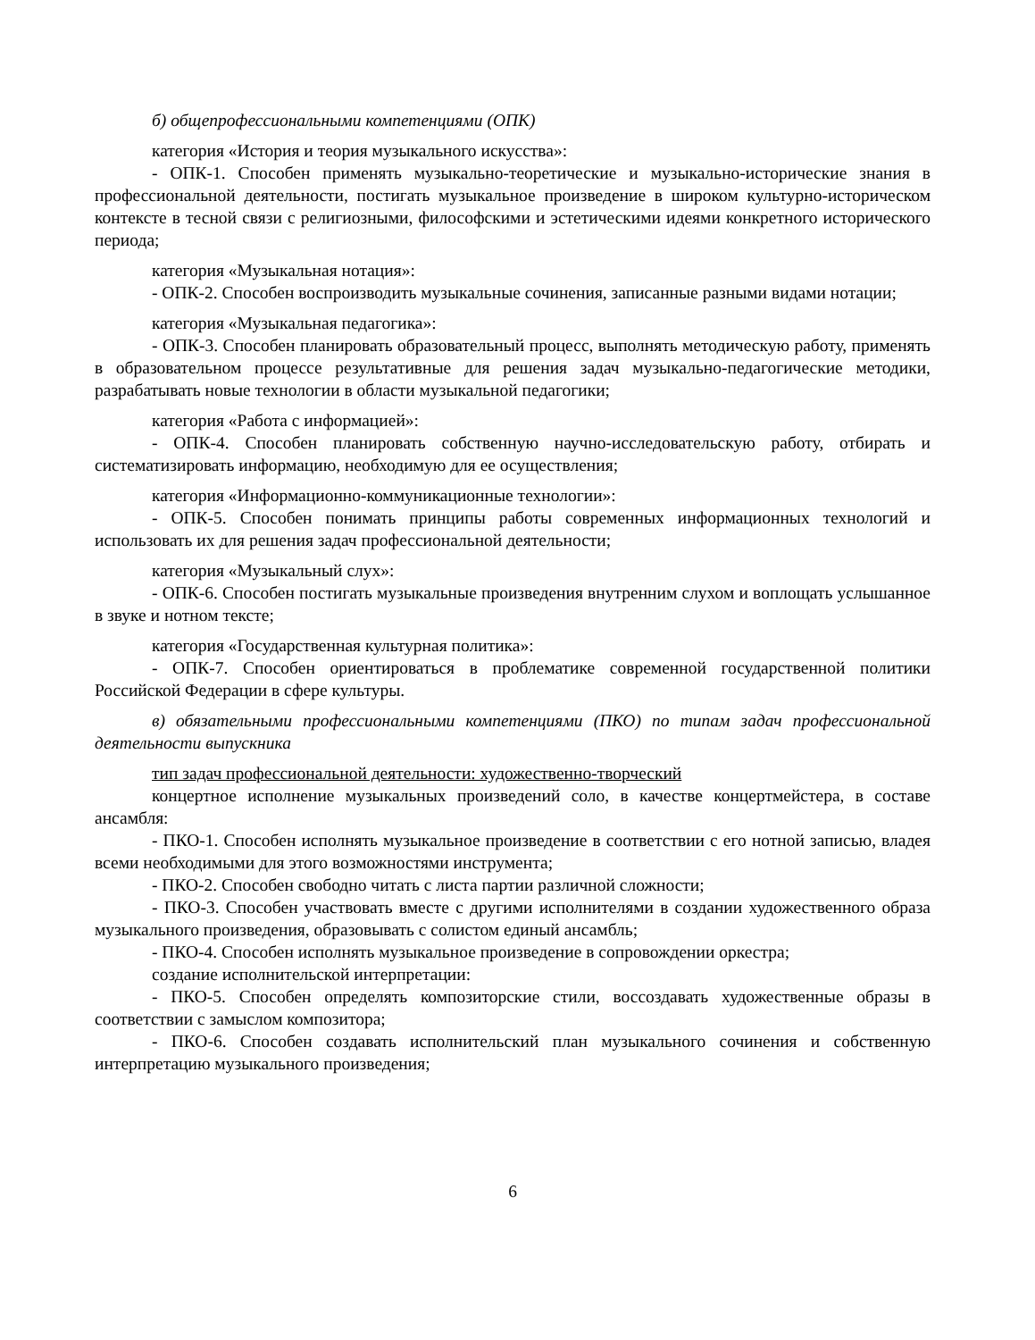б) общепрофессиональными компетенциями (ОПК)
категория «История и теория музыкального искусства»:
- ОПК-1. Способен применять музыкально-теоретические и музыкально-исторические знания в профессиональной деятельности, постигать музыкальное произведение в широком культурно-историческом контексте в тесной связи с религиозными, философскими и эстетическими идеями конкретного исторического периода;
категория «Музыкальная нотация»:
- ОПК-2. Способен воспроизводить музыкальные сочинения, записанные разными видами нотации;
категория «Музыкальная педагогика»:
- ОПК-3. Способен планировать образовательный процесс, выполнять методическую работу, применять в образовательном процессе результативные для решения задач музыкально-педагогические методики, разрабатывать новые технологии в области музыкальной педагогики;
категория «Работа с информацией»:
- ОПК-4. Способен планировать собственную научно-исследовательскую работу, отбирать и систематизировать информацию, необходимую для ее осуществления;
категория «Информационно-коммуникационные технологии»:
- ОПК-5. Способен понимать принципы работы современных информационных технологий и использовать их для решения задач профессиональной деятельности;
категория «Музыкальный слух»:
- ОПК-6. Способен постигать музыкальные произведения внутренним слухом и воплощать услышанное в звуке и нотном тексте;
категория «Государственная культурная политика»:
- ОПК-7. Способен ориентироваться в проблематике современной государственной политики Российской Федерации в сфере культуры.
в) обязательными профессиональными компетенциями (ПКО) по типам задач профессиональной деятельности выпускника
тип задач профессиональной деятельности: художественно-творческий
концертное исполнение музыкальных произведений соло, в качестве концертмейстера, в составе ансамбля:
- ПКО-1. Способен исполнять музыкальное произведение в соответствии с его нотной записью, владея всеми необходимыми для этого возможностями инструмента;
- ПКО-2. Способен свободно читать с листа партии различной сложности;
- ПКО-3. Способен участвовать вместе с другими исполнителями в создании художественного образа музыкального произведения, образовывать с солистом единый ансамбль;
- ПКО-4. Способен исполнять музыкальное произведение в сопровождении оркестра;
создание исполнительской интерпретации:
- ПКО-5. Способен определять композиторские стили, воссоздавать художественные образы в соответствии с замыслом композитора;
- ПКО-6. Способен создавать исполнительский план музыкального сочинения и собственную интерпретацию музыкального произведения;
6